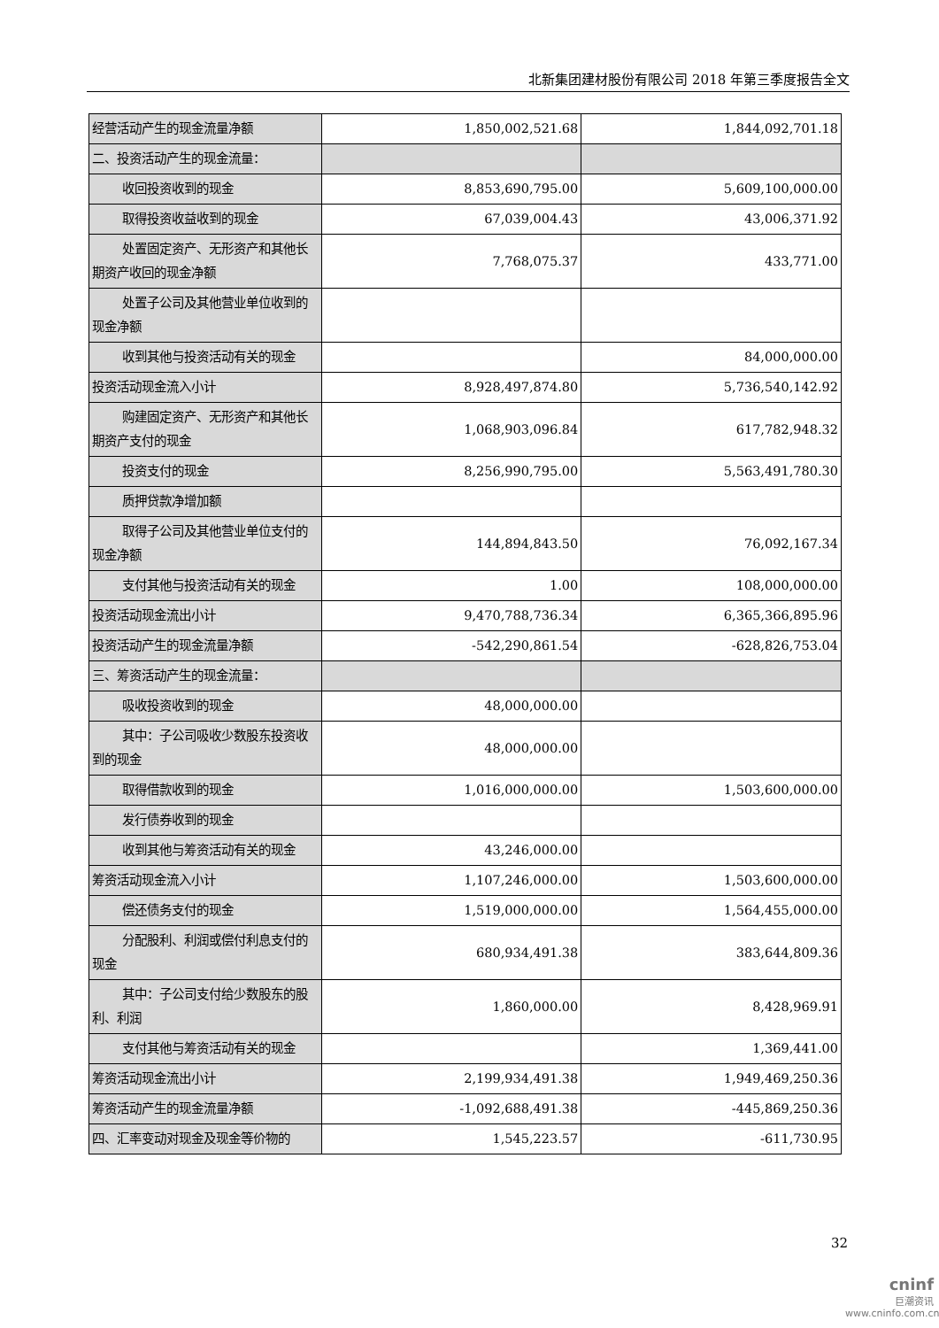北新集团建材股份有限公司 2018 年第三季度报告全文
| 经营活动产生的现金流量净额 | 1,850,002,521.68 | 1,844,092,701.18 |
| 二、投资活动产生的现金流量： | | |
| 收回投资收到的现金 | 8,853,690,795.00 | 5,609,100,000.00 |
| 取得投资收益收到的现金 | 67,039,004.43 | 43,006,371.92 |
| 处置固定资产、无形资产和其他 长期资产收回的现金净额 | 7,768,075.37 | 433,771.00 |
| 处置子公司及其他营业单位收到 的现金净额 | | |
| 收到其他与投资活动有关的现金 | | 84,000,000.00 |
| 投资活动现金流入小计 | 8,928,497,874.80 | 5,736,540,142.92 |
| 购建固定资产、无形资产和其他 长期资产支付的现金 | 1,068,903,096.84 | 617,782,948.32 |
| 投资支付的现金 | 8,256,990,795.00 | 5,563,491,780.30 |
| 质押贷款净增加额 | | |
| 取得子公司及其他营业单位支付 的现金净额 | 144,894,843.50 | 76,092,167.34 |
| 支付其他与投资活动有关的现金 | 1.00 | 108,000,000.00 |
| 投资活动现金流出小计 | 9,470,788,736.34 | 6,365,366,895.96 |
| 投资活动产生的现金流量净额 | -542,290,861.54 | -628,826,753.04 |
| 三、筹资活动产生的现金流量： | | |
| 吸收投资收到的现金 | 48,000,000.00 | |
| 其中：子公司吸收少数股东投资 收到的现金 | 48,000,000.00 | |
| 取得借款收到的现金 | 1,016,000,000.00 | 1,503,600,000.00 |
| 发行债券收到的现金 | | |
| 收到其他与筹资活动有关的现金 | 43,246,000.00 | |
| 筹资活动现金流入小计 | 1,107,246,000.00 | 1,503,600,000.00 |
| 偿还债务支付的现金 | 1,519,000,000.00 | 1,564,455,000.00 |
| 分配股利、利润或偿付利息支付 的现金 | 680,934,491.38 | 383,644,809.36 |
| 其中：子公司支付给少数股东的 股利、利润 | 1,860,000.00 | 8,428,969.91 |
| 支付其他与筹资活动有关的现金 | | 1,369,441.00 |
| 筹资活动现金流出小计 | 2,199,934,491.38 | 1,949,469,250.36 |
| 筹资活动产生的现金流量净额 | -1,092,688,491.38 | -445,869,250.36 |
| 四、汇率变动对现金及现金等价物的 | 1,545,223.57 | -611,730.95 |
32
cninf
巨潮资讯
www.cninfo.com.cn